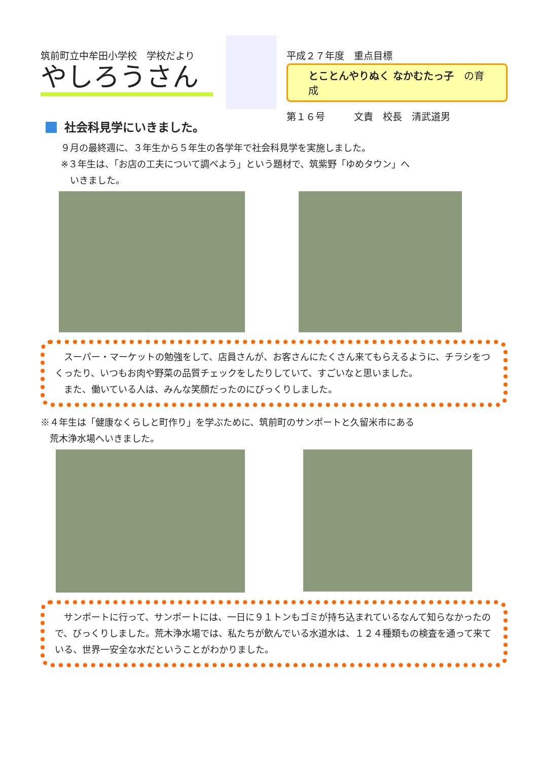筑前町立中牟田小学校　学校だより
やしろうさん
平成２７年度　重点目標
とことんやりぬく なかむたっ子　の育成
第１６号　　　文責　校長　清武道男
社会科見学にいきました。
９月の最終週に、３年生から５年生の各学年で社会科見学を実施しました。
※３年生は、「お店の工夫について調べよう」という題材で、筑紫野「ゆめタウン」へ
　いきました。
　スーパー・マーケットの勉強をして、店員さんが、お客さんにたくさん来てもらえるように、チラシをつくったり、いつもお肉や野菜の品質チェックをしたりしていて、すごいなと思いました。
　また、働いている人は、みんな笑顔だったのにびっくりしました。
※４年生は「健康なくらしと町作り」を学ぶために、筑前町のサンポートと久留米市にある
　荒木浄水場へいきました。
　サンポートに行って、サンポートには、一日に９１トンもゴミが持ち込まれているなんて知らなかったので、びっくりしました。荒木浄水場では、私たちが飲んでいる水道水は、１２４種類もの検査を通って来ている、世界一安全な水だということがわかりました。